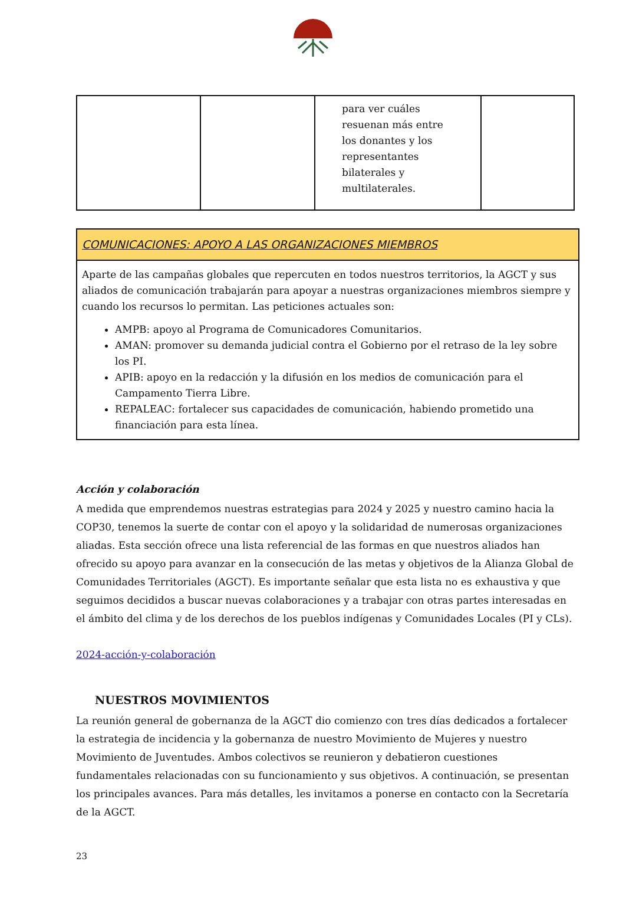| | | para ver cuáles resuenan más entre los donantes y los representantes bilaterales y multilaterales. | |
COMUNICACIONES: APOYO A LAS ORGANIZACIONES MIEMBROS
Aparte de las campañas globales que repercuten en todos nuestros territorios, la AGCT y sus aliados de comunicación trabajarán para apoyar a nuestras organizaciones miembros siempre y cuando los recursos lo permitan. Las peticiones actuales son:
AMPB: apoyo al Programa de Comunicadores Comunitarios.
AMAN: promover su demanda judicial contra el Gobierno por el retraso de la ley sobre los PI.
APIB: apoyo en la redacción y la difusión en los medios de comunicación para el Campamento Tierra Libre.
REPALEAC: fortalecer sus capacidades de comunicación, habiendo prometido una financiación para esta línea.
Acción y colaboración
A medida que emprendemos nuestras estrategias para 2024 y 2025 y nuestro camino hacia la COP30, tenemos la suerte de contar con el apoyo y la solidaridad de numerosas organizaciones aliadas. Esta sección ofrece una lista referencial de las formas en que nuestros aliados han ofrecido su apoyo para avanzar en la consecución de las metas y objetivos de la Alianza Global de Comunidades Territoriales (AGCT). Es importante señalar que esta lista no es exhaustiva y que seguimos decididos a buscar nuevas colaboraciones y a trabajar con otras partes interesadas en el ámbito del clima y de los derechos de los pueblos indígenas y Comunidades Locales (PI y CLs).
2024-acción-y-colaboración
NUESTROS MOVIMIENTOS
La reunión general de gobernanza de la AGCT dio comienzo con tres días dedicados a fortalecer la estrategia de incidencia y la gobernanza de nuestro Movimiento de Mujeres y nuestro Movimiento de Juventudes. Ambos colectivos se reunieron y debatieron cuestiones fundamentales relacionadas con su funcionamiento y sus objetivos. A continuación, se presentan los principales avances. Para más detalles, les invitamos a ponerse en contacto con la Secretaría de la AGCT.
23